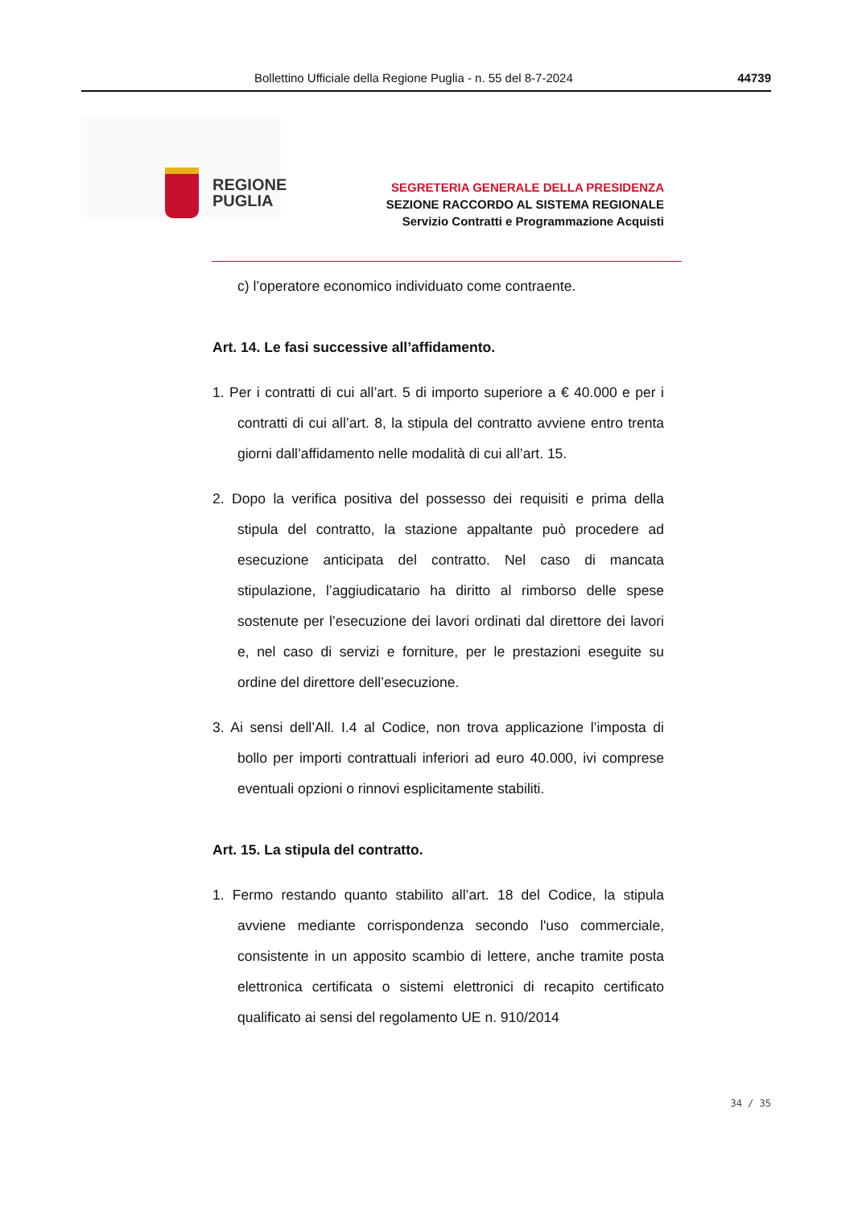Bollettino Ufficiale della Regione Puglia - n. 55 del 8-7-2024 44739
REGIONE
PUGLIA
SEGRETERIA GENERALE DELLA PRESIDENZA
SEZIONE RACCORDO AL SISTEMA REGIONALE
Servizio Contratti e Programmazione Acquisti
c) l’operatore economico individuato come contraente.
Art. 14. Le fasi successive all’affidamento.
1. Per i contratti di cui all’art. 5 di importo superiore a € 40.000 e per i contratti di cui all’art. 8, la stipula del contratto avviene entro trenta giorni dall’affidamento nelle modalità di cui all’art. 15.
2. Dopo la verifica positiva del possesso dei requisiti e prima della stipula del contratto, la stazione appaltante può procedere ad esecuzione anticipata del contratto. Nel caso di mancata stipulazione, l’aggiudicatario ha diritto al rimborso delle spese sostenute per l’esecuzione dei lavori ordinati dal direttore dei lavori e, nel caso di servizi e forniture, per le prestazioni eseguite su ordine del direttore dell’esecuzione.
3. Ai sensi dell’All. I.4 al Codice, non trova applicazione l’imposta di bollo per importi contrattuali inferiori ad euro 40.000, ivi comprese eventuali opzioni o rinnovi esplicitamente stabiliti.
Art. 15. La stipula del contratto.
1. Fermo restando quanto stabilito all’art. 18 del Codice, la stipula avviene mediante corrispondenza secondo l'uso commerciale, consistente in un apposito scambio di lettere, anche tramite posta elettronica certificata o sistemi elettronici di recapito certificato qualificato ai sensi del regolamento UE n. 910/2014
34 / 35